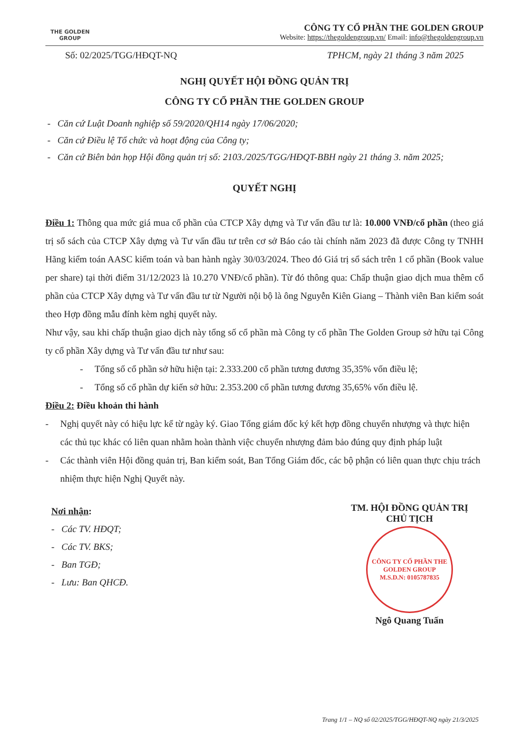THE GOLDEN
GROUP
CÔNG TY CỔ PHẦN THE GOLDEN GROUP
Website: https://thegoldengroup.vn/ Email: info@thegoldengroup.vn
Số: 02/2025/TGG/HĐQT-NQ TPHCM, ngày 21 tháng 3 năm 2025
NGHỊ QUYẾT HỘI ĐỒNG QUẢN TRỊ
CÔNG TY CỔ PHẦN THE GOLDEN GROUP
- Căn cứ Luật Doanh nghiệp số 59/2020/QH14 ngày 17/06/2020;
- Căn cứ Điều lệ Tổ chức và hoạt động của Công ty;
- Căn cứ Biên bản họp Hội đồng quản trị số: 2103./2025/TGG/HĐQT-BBH ngày 21 tháng 3. năm 2025;
QUYẾT NGHỊ
Điều 1: Thông qua mức giá mua cổ phần của CTCP Xây dựng và Tư vấn đầu tư là: 10.000 VNĐ/cổ phần (theo giá trị sổ sách của CTCP Xây dựng và Tư vấn đầu tư trên cơ sở Báo cáo tài chính năm 2023 đã được Công ty TNHH Hãng kiểm toán AASC kiểm toán và ban hành ngày 30/03/2024. Theo đó Giá trị sổ sách trên 1 cổ phần (Book value per share) tại thời điểm 31/12/2023 là 10.270 VNĐ/cổ phần). Từ đó thông qua: Chấp thuận giao dịch mua thêm cổ phần của CTCP Xây dựng và Tư vấn đầu tư từ Người nội bộ là ông Nguyễn Kiên Giang – Thành viên Ban kiểm soát theo Hợp đồng mẫu đính kèm nghị quyết này.
Như vậy, sau khi chấp thuận giao dịch này tổng số cổ phần mà Công ty cổ phần The Golden Group sở hữu tại Công ty cổ phần Xây dựng và Tư vấn đầu tư như sau:
- Tổng số cổ phần sở hữu hiện tại: 2.333.200 cổ phần tương đương 35,35% vốn điều lệ;
- Tổng số cổ phần dự kiến sở hữu: 2.353.200 cổ phần tương đương 35,65% vốn điều lệ.
Điều 2: Điều khoản thi hành
- Nghị quyết này có hiệu lực kể từ ngày ký. Giao Tổng giám đốc ký kết hợp đồng chuyển nhượng và thực hiện các thủ tục khác có liên quan nhằm hoàn thành việc chuyển nhượng đảm bảo đúng quy định pháp luật
- Các thành viên Hội đồng quản trị, Ban kiểm soát, Ban Tổng Giám đốc, các bộ phận có liên quan thực chịu trách nhiệm thực hiện Nghị Quyết này.
Nơi nhận:
- Các TV. HĐQT;
- Các TV. BKS;
- Ban TGĐ;
- Lưu: Ban QHCĐ.
TM. HỘI ĐỒNG QUẢN TRỊ
CHỦ TỊCH
CÔNG TY CỔ PHẦN THE GOLDEN GROUP
M.S.D.N: 0105787835
Ngô Quang Tuấn
Trang 1/1 – NQ số 02/2025/TGG/HĐQT-NQ ngày 21/3/2025